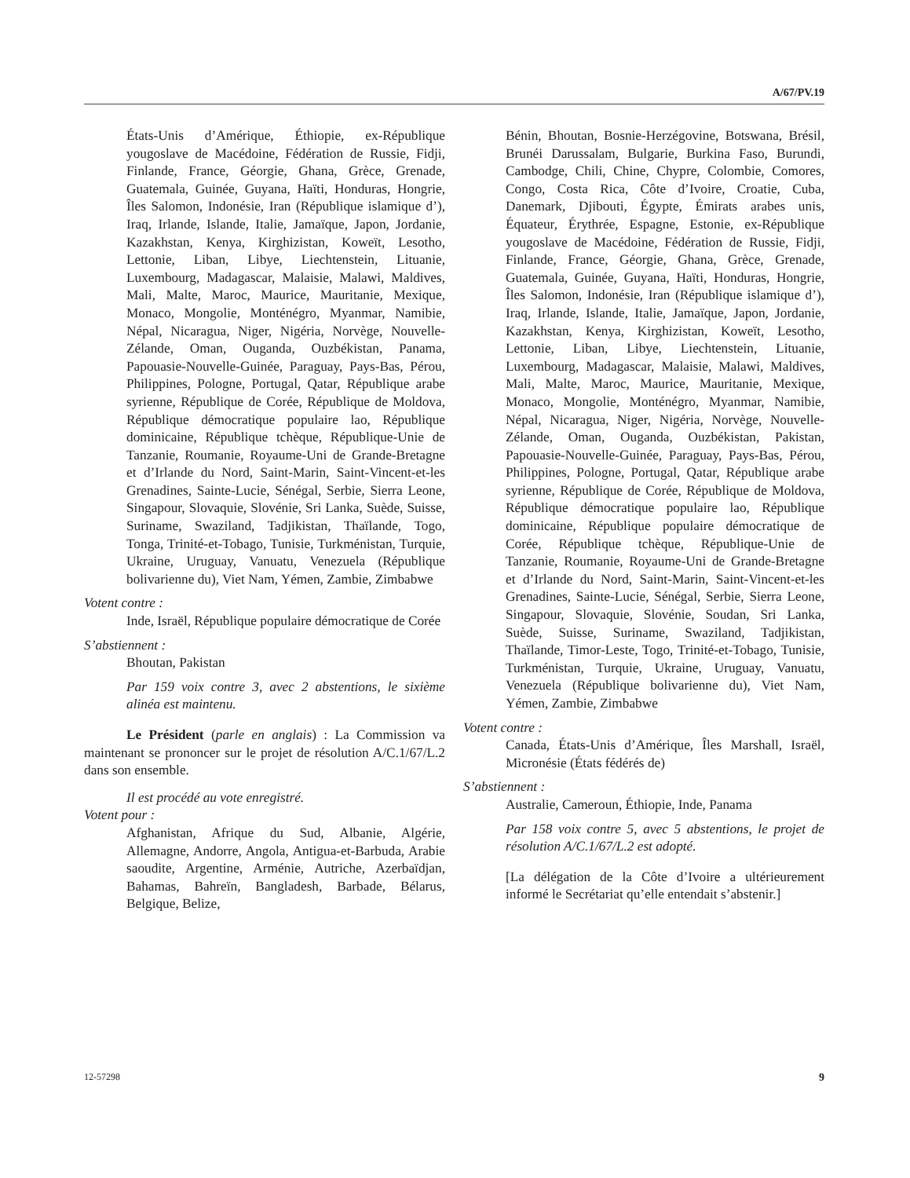A/67/PV.19
États-Unis d’Amérique, Éthiopie, ex-République yougoslave de Macédoine, Fédération de Russie, Fidji, Finlande, France, Géorgie, Ghana, Grèce, Grenade, Guatemala, Guinée, Guyana, Haïti, Honduras, Hongrie, Îles Salomon, Indonésie, Iran (République islamique d’), Iraq, Irlande, Islande, Italie, Jamaïque, Japon, Jordanie, Kazakhstan, Kenya, Kirghizistan, Koweït, Lesotho, Lettonie, Liban, Libye, Liechtenstein, Lituanie, Luxembourg, Madagascar, Malaisie, Malawi, Maldives, Mali, Malte, Maroc, Maurice, Mauritanie, Mexique, Monaco, Mongolie, Monténégro, Myanmar, Namibie, Népal, Nicaragua, Niger, Nigéria, Norvège, Nouvelle-Zélande, Oman, Ouganda, Ouzbékistan, Panama, Papouasie-Nouvelle-Guinée, Paraguay, Pays-Bas, Pérou, Philippines, Pologne, Portugal, Qatar, République arabe syrienne, République de Corée, République de Moldova, République démocratique populaire lao, République dominicaine, République tchèque, République-Unie de Tanzanie, Roumanie, Royaume-Uni de Grande-Bretagne et d’Irlande du Nord, Saint-Marin, Saint-Vincent-et-les Grenadines, Sainte-Lucie, Sénégal, Serbie, Sierra Leone, Singapour, Slovaquie, Slovénie, Sri Lanka, Suède, Suisse, Suriname, Swaziland, Tadjikistan, Thaïlande, Togo, Tonga, Trinité-et-Tobago, Tunisie, Turkménistan, Turquie, Ukraine, Uruguay, Vanuatu, Venezuela (République bolivarienne du), Viet Nam, Yémen, Zambie, Zimbabwe
Votent contre :
Inde, Israël, République populaire démocratique de Corée
S’abstiennent :
Bhoutan, Pakistan
Par 159 voix contre 3, avec 2 abstentions, le sixième alinéa est maintenu.
Le Président (parle en anglais) : La Commission va maintenant se prononcer sur le projet de résolution A/C.1/67/L.2 dans son ensemble.
Il est procédé au vote enregistré.
Votent pour :
Afghanistan, Afrique du Sud, Albanie, Algérie, Allemagne, Andorre, Angola, Antigua-et-Barbuda, Arabie saoudite, Argentine, Arménie, Autriche, Azerbaïdjan, Bahamas, Bahreïn, Bangladesh, Barbade, Bélarus, Belgique, Belize,
Bénin, Bhoutan, Bosnie-Herzégovine, Botswana, Brésil, Brunéi Darussalam, Bulgarie, Burkina Faso, Burundi, Cambodge, Chili, Chine, Chypre, Colombie, Comores, Congo, Costa Rica, Côte d’Ivoire, Croatie, Cuba, Danemark, Djibouti, Égypte, Émirats arabes unis, Équateur, Érythrée, Espagne, Estonie, ex-République yougoslave de Macédoine, Fédération de Russie, Fidji, Finlande, France, Géorgie, Ghana, Grèce, Grenade, Guatemala, Guinée, Guyana, Haïti, Honduras, Hongrie, Îles Salomon, Indonésie, Iran (République islamique d’), Iraq, Irlande, Islande, Italie, Jamaïque, Japon, Jordanie, Kazakhstan, Kenya, Kirghizistan, Koweït, Lesotho, Lettonie, Liban, Libye, Liechtenstein, Lituanie, Luxembourg, Madagascar, Malaisie, Malawi, Maldives, Mali, Malte, Maroc, Maurice, Mauritanie, Mexique, Monaco, Mongolie, Monténégro, Myanmar, Namibie, Népal, Nicaragua, Niger, Nigéria, Norvège, Nouvelle-Zélande, Oman, Ouganda, Ouzbékistan, Pakistan, Papouasie-Nouvelle-Guinée, Paraguay, Pays-Bas, Pérou, Philippines, Pologne, Portugal, Qatar, République arabe syrienne, République de Corée, République de Moldova, République démocratique populaire lao, République dominicaine, République populaire démocratique de Corée, République tchèque, République-Unie de Tanzanie, Roumanie, Royaume-Uni de Grande-Bretagne et d’Irlande du Nord, Saint-Marin, Saint-Vincent-et-les Grenadines, Sainte-Lucie, Sénégal, Serbie, Sierra Leone, Singapour, Slovaquie, Slovénie, Soudan, Sri Lanka, Suède, Suisse, Suriname, Swaziland, Tadjikistan, Thaïlande, Timor-Leste, Togo, Trinité-et-Tobago, Tunisie, Turkménistan, Turquie, Ukraine, Uruguay, Vanuatu, Venezuela (République bolivarienne du), Viet Nam, Yémen, Zambie, Zimbabwe
Votent contre :
Canada, États-Unis d’Amérique, Îles Marshall, Israël, Micronésie (États fédérés de)
S’abstiennent :
Australie, Cameroun, Éthiopie, Inde, Panama
Par 158 voix contre 5, avec 5 abstentions, le projet de résolution A/C.1/67/L.2 est adopté.
[La délégation de la Côte d’Ivoire a ultérieurement informé le Secrétariat qu’elle entendait s’abstenir.]
12-57298 9